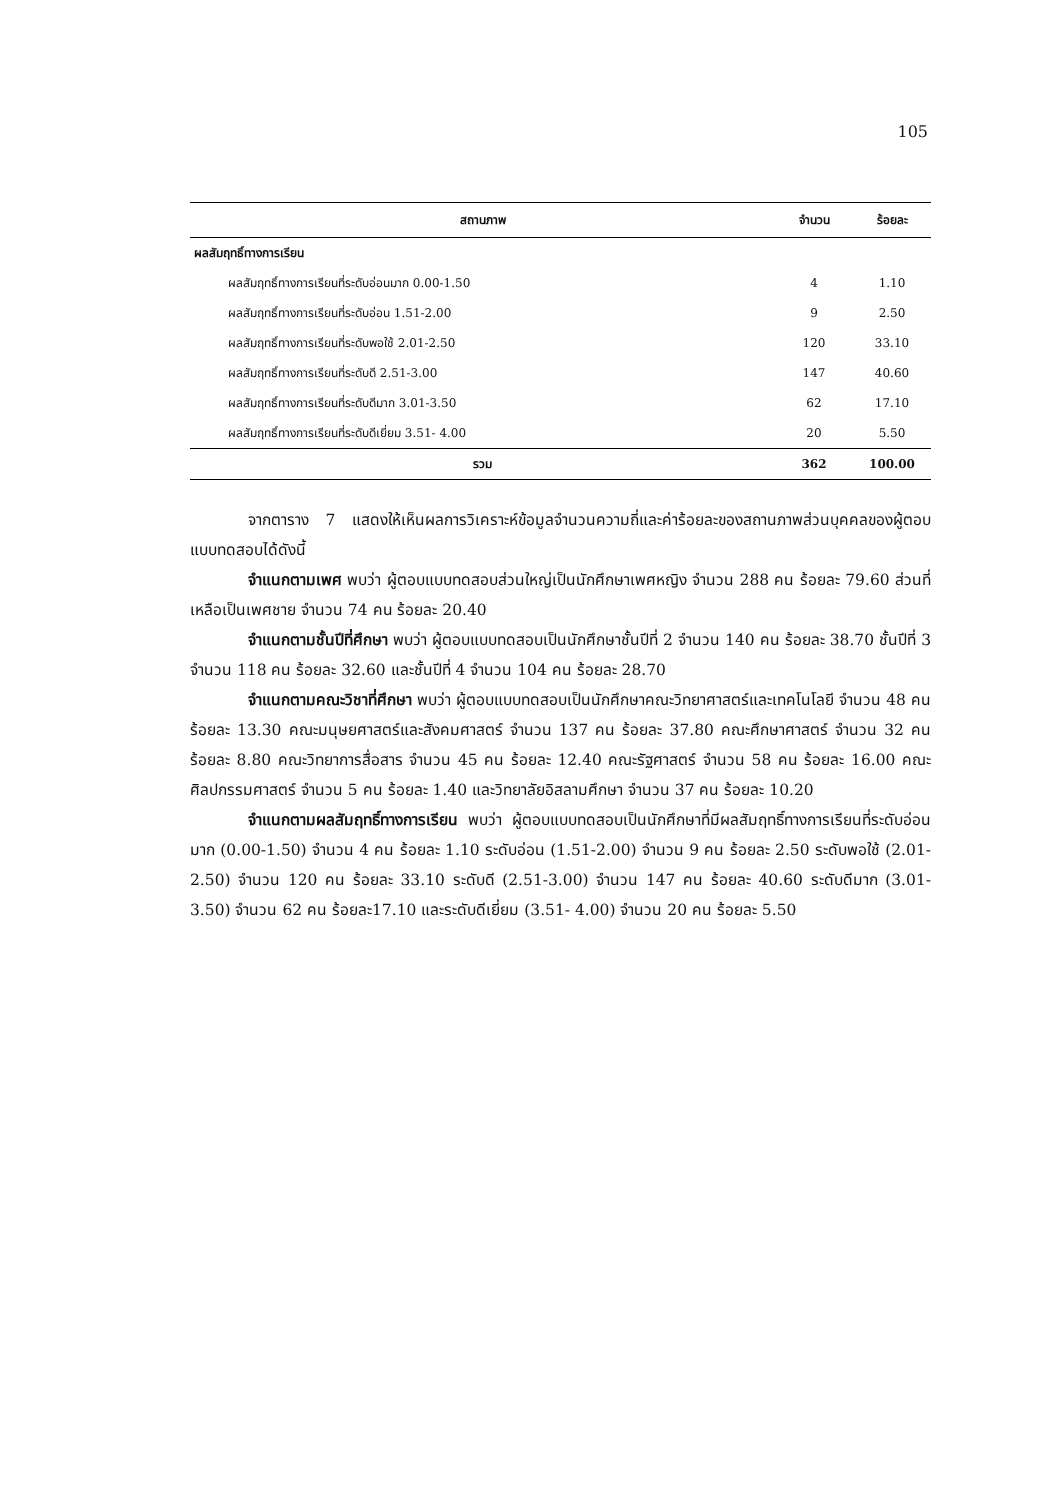105
| สถานภาพ | จำนวน | ร้อยละ |
| --- | --- | --- |
| ผลสัมฤทธิ์ทางการเรียน | | |
| ผลสัมฤทธิ์ทางการเรียนที่ระดับอ่อนมาก 0.00-1.50 | 4 | 1.10 |
| ผลสัมฤทธิ์ทางการเรียนที่ระดับอ่อน 1.51-2.00 | 9 | 2.50 |
| ผลสัมฤทธิ์ทางการเรียนที่ระดับพอใช้ 2.01-2.50 | 120 | 33.10 |
| ผลสัมฤทธิ์ทางการเรียนที่ระดับดี 2.51-3.00 | 147 | 40.60 |
| ผลสัมฤทธิ์ทางการเรียนที่ระดับดีมาก 3.01-3.50 | 62 | 17.10 |
| ผลสัมฤทธิ์ทางการเรียนที่ระดับดีเยี่ยม 3.51- 4.00 | 20 | 5.50 |
| รวม | 362 | 100.00 |
จากตาราง 7 แสดงให้เห็นผลการวิเคราะห์ข้อมูลจำนวนความถี่และค่าร้อยละของสถานภาพส่วนบุคคลของผู้ตอบแบบทดสอบได้ดังนี้
จำแนกตามเพศ พบว่า ผู้ตอบแบบทดสอบส่วนใหญ่เป็นนักศึกษาเพศหญิง จำนวน 288 คน ร้อยละ 79.60 ส่วนที่เหลือเป็นเพศชาย จำนวน 74 คน ร้อยละ 20.40
จำแนกตามชั้นปีที่ศึกษา พบว่า ผู้ตอบแบบทดสอบเป็นนักศึกษาชั้นปีที่ 2 จำนวน 140 คน ร้อยละ 38.70 ชั้นปีที่ 3 จำนวน 118 คน ร้อยละ 32.60 และชั้นปีที่ 4 จำนวน 104 คน ร้อยละ 28.70
จำแนกตามคณะวิชาที่ศึกษา พบว่า ผู้ตอบแบบทดสอบเป็นนักศึกษาคณะวิทยาศาสตร์และเทคโนโลยี จำนวน 48 คน ร้อยละ 13.30 คณะมนุษยศาสตร์และสังคมศาสตร์ จำนวน 137 คน ร้อยละ 37.80 คณะศึกษาศาสตร์ จำนวน 32 คน ร้อยละ 8.80 คณะวิทยาการสื่อสาร จำนวน 45 คน ร้อยละ 12.40 คณะรัฐศาสตร์ จำนวน 58 คน ร้อยละ 16.00 คณะศิลปกรรมศาสตร์ จำนวน 5 คน ร้อยละ 1.40 และวิทยาลัยอิสลามศึกษา จำนวน 37 คน ร้อยละ 10.20
จำแนกตามผลสัมฤทธิ์ทางการเรียน พบว่า ผู้ตอบแบบทดสอบเป็นนักศึกษาที่มีผลสัมฤทธิ์ทางการเรียนที่ระดับอ่อนมาก (0.00-1.50) จำนวน 4 คน ร้อยละ 1.10 ระดับอ่อน (1.51-2.00) จำนวน 9 คน ร้อยละ 2.50 ระดับพอใช้ (2.01-2.50) จำนวน 120 คน ร้อยละ 33.10 ระดับดี (2.51-3.00) จำนวน 147 คน ร้อยละ 40.60 ระดับดีมาก (3.01-3.50) จำนวน 62 คน ร้อยละ17.10 และระดับดีเยี่ยม (3.51- 4.00) จำนวน 20 คน ร้อยละ 5.50